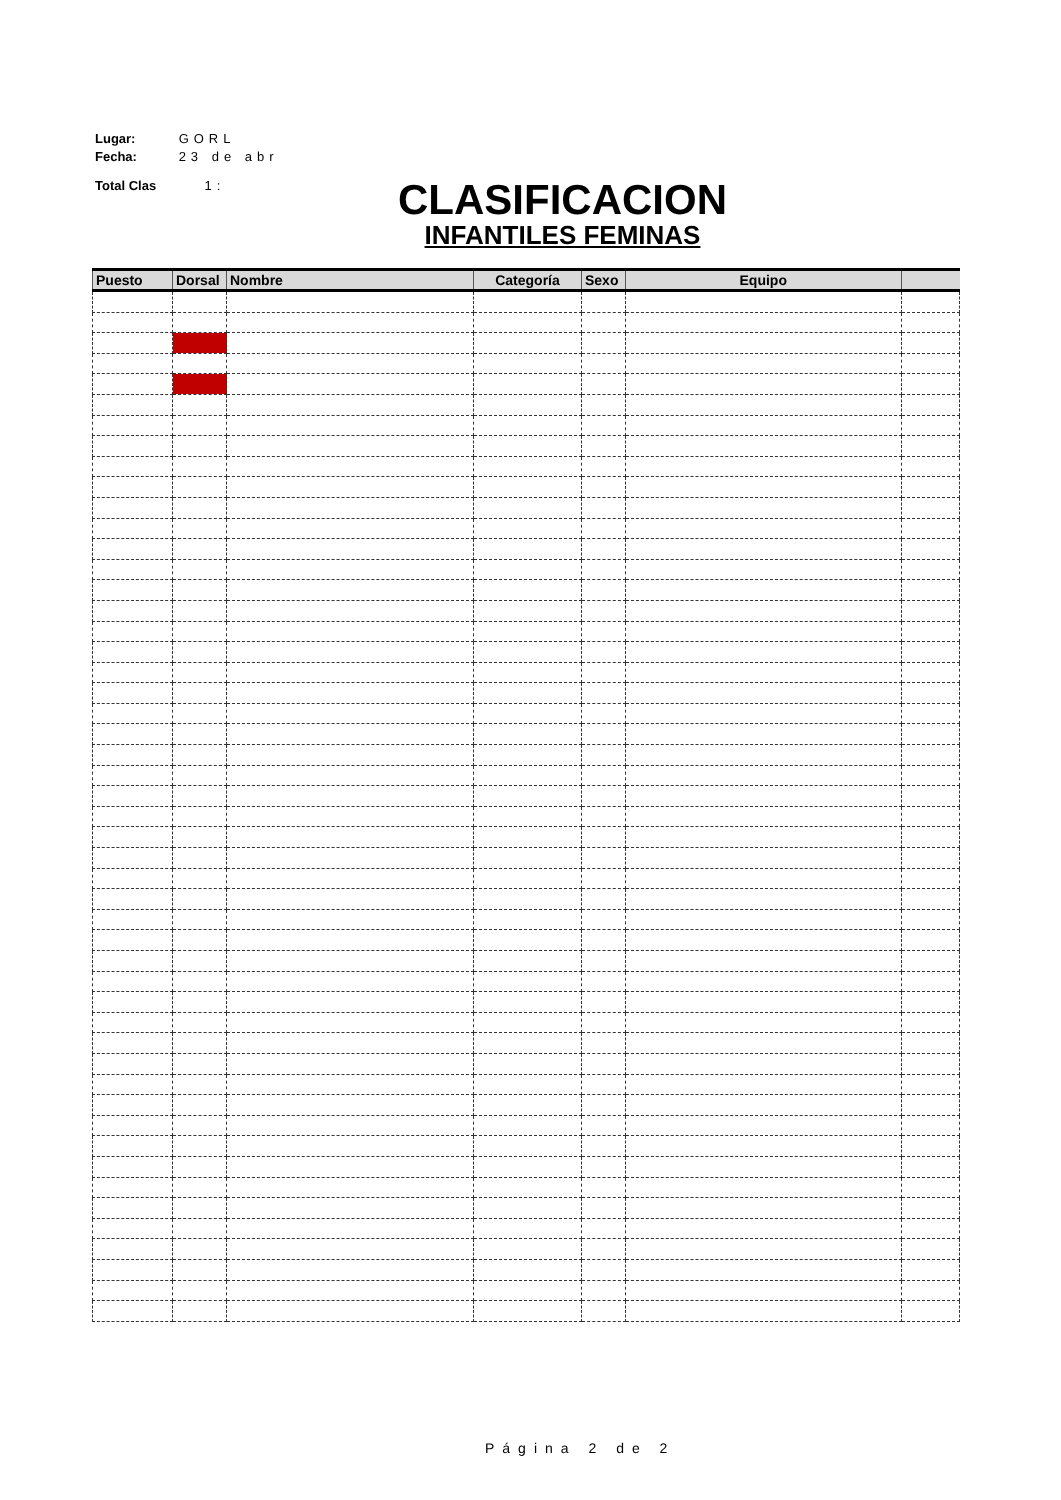Lugar: GORL
Fecha: 23 de abr
Total Clas 1:
CLASIFICACION
INFANTILES FEMINAS
| Puesto | Dorsal | Nombre | Categoría | Sexo | Equipo | |
| --- | --- | --- | --- | --- | --- | --- |
Página 2 de 2